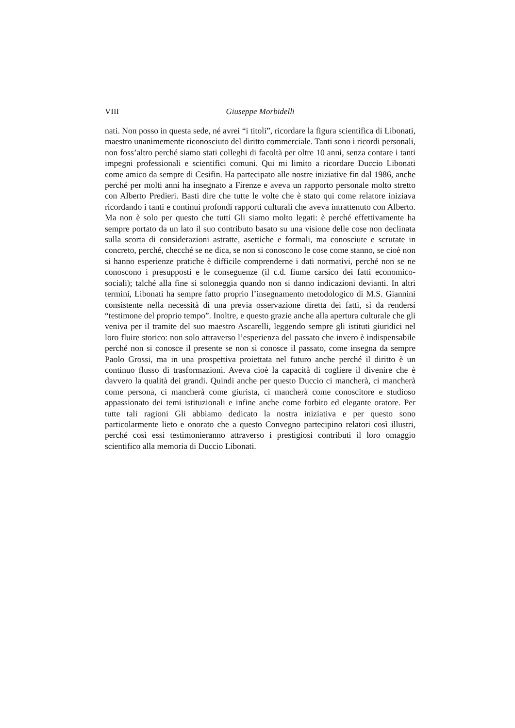VIII Giuseppe Morbidelli
nati. Non posso in questa sede, né avrei “i titoli”, ricordare la figura scientifica di Libonati, maestro unanimemente riconosciuto del diritto commerciale. Tanti sono i ricordi personali, non foss’altro perché siamo stati colleghi di facoltà per oltre 10 anni, senza contare i tanti impegni professionali e scientifici comuni. Qui mi limito a ricordare Duccio Libonati come amico da sempre di Cesifin. Ha partecipato alle nostre iniziative fin dal 1986, anche perché per molti anni ha insegnato a Firenze e aveva un rapporto personale molto stretto con Alberto Predieri. Basti dire che tutte le volte che è stato qui come relatore iniziava ricordando i tanti e continui profondi rapporti culturali che aveva intrattenuto con Alberto. Ma non è solo per questo che tutti Gli siamo molto legati: è perché effettivamente ha sempre portato da un lato il suo contributo basato su una visione delle cose non declinata sulla scorta di considerazioni astratte, asettiche e formali, ma conosciute e scrutate in concreto, perché, checché se ne dica, se non si conoscono le cose come stanno, se cioè non si hanno esperienze pratiche è difficile comprenderne i dati normativi, perché non se ne conoscono i presupposti e le conseguenze (il c.d. fiume carsico dei fatti economico-sociali); talché alla fine si soloneggia quando non si danno indicazioni devianti. In altri termini, Libonati ha sempre fatto proprio l’insegnamento metodologico di M.S. Giannini consistente nella necessità di una previa osservazione diretta dei fatti, sì da rendersi “testimone del proprio tempo”. Inoltre, e questo grazie anche alla apertura culturale che gli veniva per il tramite del suo maestro Ascarelli, leggendo sempre gli istituti giuridici nel loro fluire storico: non solo attraverso l’esperienza del passato che invero è indispensabile perché non si conosce il presente se non si conosce il passato, come insegna da sempre Paolo Grossi, ma in una prospettiva proiettata nel futuro anche perché il diritto è un continuo flusso di trasformazioni. Aveva cioè la capacità di cogliere il divenire che è davvero la qualità dei grandi. Quindi anche per questo Duccio ci mancherà, ci mancherà come persona, ci mancherà come giurista, ci mancherà come conoscitore e studioso appassionato dei temi istituzionali e infine anche come forbito ed elegante oratore. Per tutte tali ragioni Gli abbiamo dedicato la nostra iniziativa e per questo sono particolarmente lieto e onorato che a questo Convegno partecipino relatori così illustri, perché così essi testimonieranno attraverso i prestigiosi contributi il loro omaggio scientifico alla memoria di Duccio Libonati.